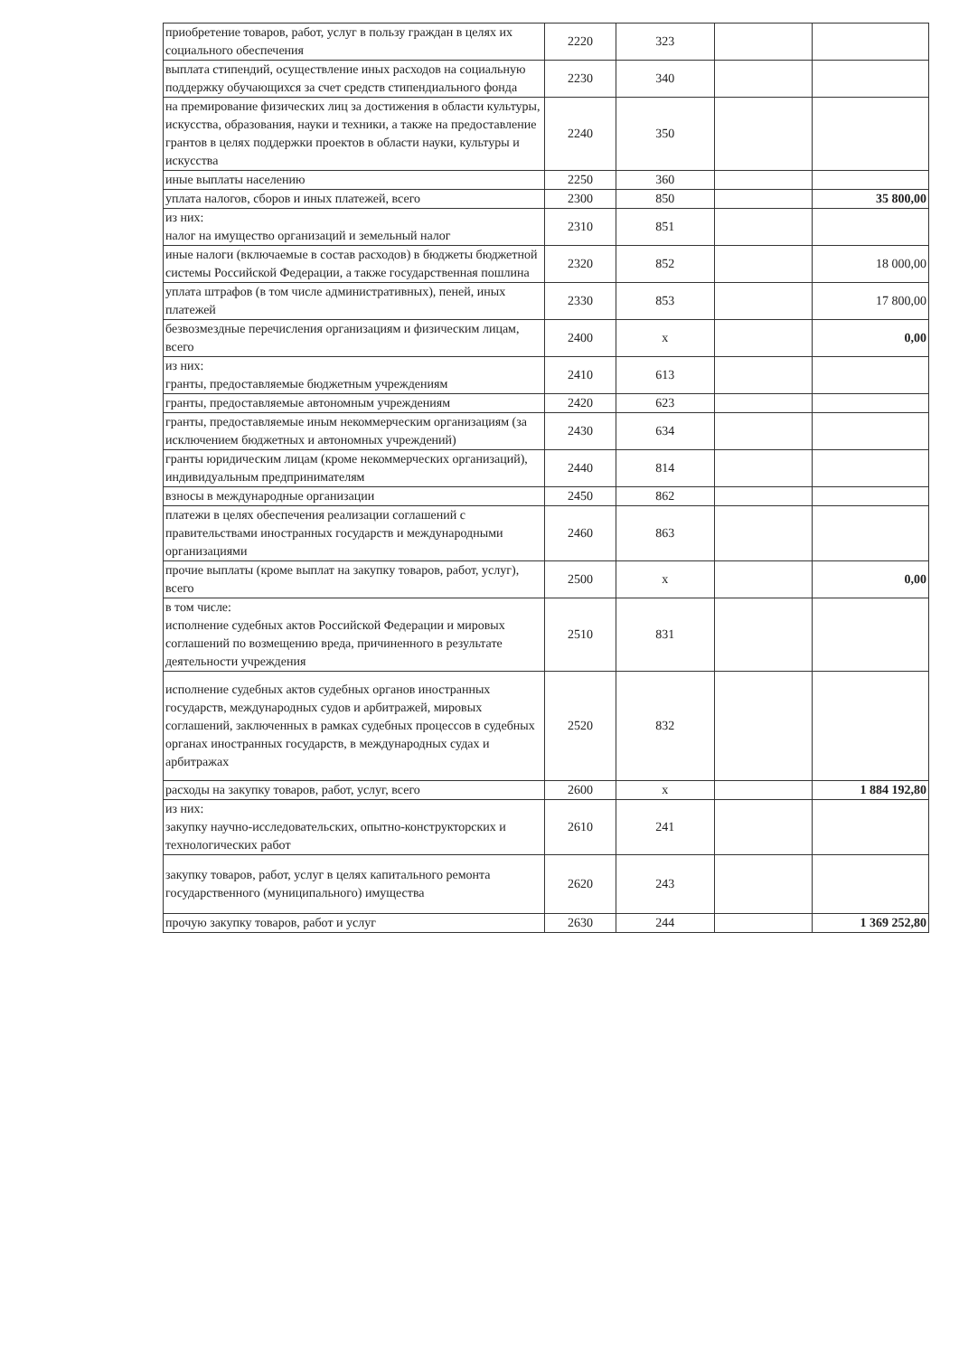| приобретение товаров, работ, услуг в пользу граждан в целях их социального обеспечения | 2220 | 323 | | |
| выплата стипендий, осуществление иных расходов на социальную поддержку обучающихся за счет средств стипендиального фонда | 2230 | 340 | | |
| на премирование физических лиц за достижения в области культуры, искусства, образования, науки и техники, а также на предоставление грантов в целях поддержки проектов в области науки, культуры и искусства | 2240 | 350 | | |
| иные выплаты населению | 2250 | 360 | | |
| уплата налогов, сборов и иных платежей, всего | 2300 | 850 | | 35 800,00 |
| из них: налог на имущество организаций и земельный налог | 2310 | 851 | | |
| иные налоги (включаемые в состав расходов) в бюджеты бюджетной системы Российской Федерации, а также государственная пошлина | 2320 | 852 | | 18 000,00 |
| уплата штрафов (в том числе административных), пеней, иных платежей | 2330 | 853 | | 17 800,00 |
| безвозмездные перечисления организациям и физическим лицам, всего | 2400 | х | | 0,00 |
| из них: гранты, предоставляемые бюджетным учреждениям | 2410 | 613 | | |
| гранты, предоставляемые автономным учреждениям | 2420 | 623 | | |
| гранты, предоставляемые иным некоммерческим организациям (за исключением бюджетных и автономных учреждений) | 2430 | 634 | | |
| гранты юридическим лицам (кроме некоммерческих организаций), индивидуальным предпринимателям | 2440 | 814 | | |
| взносы в международные организации | 2450 | 862 | | |
| платежи в целях обеспечения реализации соглашений с правительствами иностранных государств и международными организациями | 2460 | 863 | | |
| прочие выплаты (кроме выплат на закупку товаров, работ, услуг), всего | 2500 | х | | 0,00 |
| в том числе: исполнение судебных актов Российской Федерации и мировых соглашений по возмещению вреда, причиненного в результате деятельности учреждения | 2510 | 831 | | |
| исполнение судебных актов судебных органов иностранных государств, международных судов и арбитражей, мировых соглашений, заключенных в рамках судебных процессов в судебных органах иностранных государств, в международных судах и арбитражах | 2520 | 832 | | |
| расходы на закупку товаров, работ, услуг, всего | 2600 | х | | 1 884 192,80 |
| из них: закупку научно-исследовательских, опытно-конструкторских и технологических работ | 2610 | 241 | | |
| закупку товаров, работ, услуг в целях капитального ремонта государственного (муниципального) имущества | 2620 | 243 | | |
| прочую закупку товаров, работ и услуг | 2630 | 244 | | 1 369 252,80 |